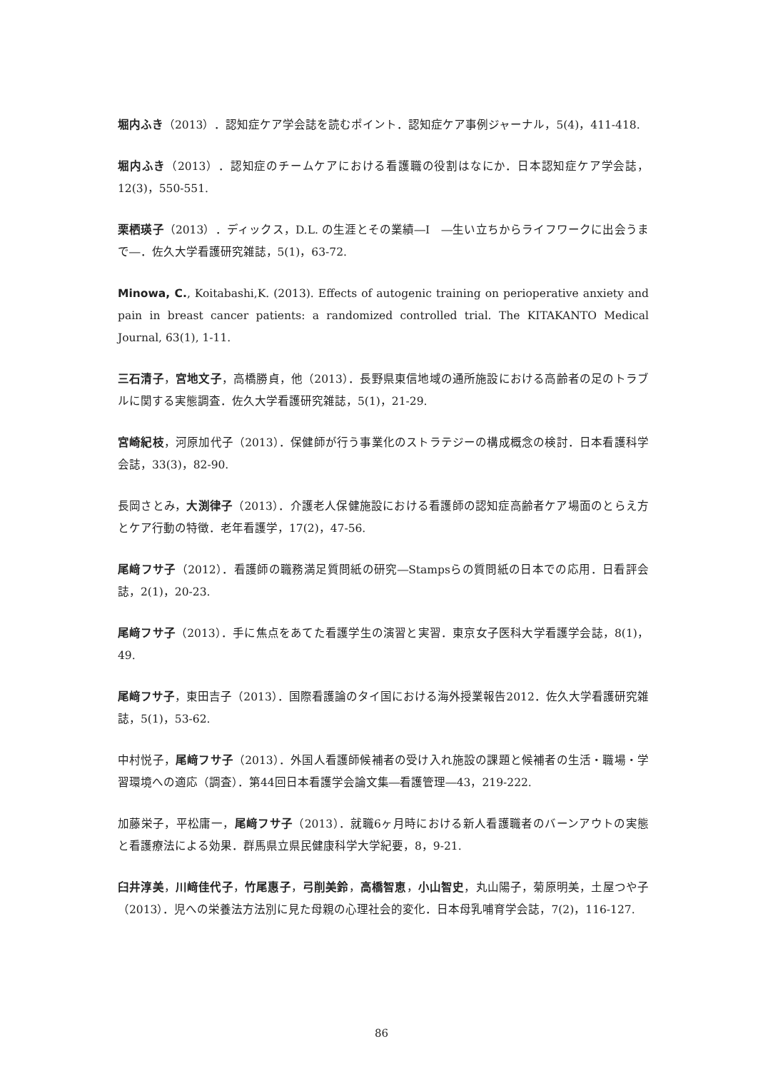堀内ふき（2013）．認知症ケア学会誌を読むポイント．認知症ケア事例ジャーナル，5(4)，411-418.
堀内ふき（2013）．認知症のチームケアにおける看護職の役割はなにか．日本認知症ケア学会誌，12(3)，550-551.
栗栖瑛子（2013）．ディックス，D.L. の生涯とその業績―Ⅰ　―生い立ちからライフワークに出会うまで―．佐久大学看護研究雑誌，5(1)，63-72.
Minowa, C., Koitabashi,K. (2013). Effects of autogenic training on perioperative anxiety and pain in breast cancer patients: a randomized controlled trial. The KITAKANTO Medical Journal, 63(1), 1-11.
三石清子，宮地文子，高橋勝貞，他（2013）．長野県東信地域の通所施設における高齢者の足のトラブルに関する実態調査．佐久大学看護研究雑誌，5(1)，21-29.
宮崎紀枝，河原加代子（2013）．保健師が行う事業化のストラテジーの構成概念の検討．日本看護科学会誌，33(3)，82-90.
長岡さとみ，大渕律子（2013）．介護老人保健施設における看護師の認知症高齢者ケア場面のとらえ方とケア行動の特徴．老年看護学，17(2)，47-56.
尾﨑フサ子（2012）．看護師の職務満足質問紙の研究―Stampsらの質問紙の日本での応用．日看評会誌，2(1)，20-23.
尾﨑フサ子（2013）．手に焦点をあてた看護学生の演習と実習．東京女子医科大学看護学会誌，8(1)，49.
尾﨑フサ子，東田吉子（2013）．国際看護論のタイ国における海外授業報告2012．佐久大学看護研究雑誌，5(1)，53-62.
中村悦子，尾﨑フサ子（2013）．外国人看護師候補者の受け入れ施設の課題と候補者の生活・職場・学習環境への適応（調査）．第44回日本看護学会論文集―看護管理―43，219-222.
加藤栄子，平松庸一，尾﨑フサ子（2013）．就職6ヶ月時における新人看護職者のバーンアウトの実態と看護療法による効果．群馬県立県民健康科学大学紀要，8，9-21.
臼井淳美，川﨑佳代子，竹尾惠子，弓削美鈴，高橋智恵，小山智史，丸山陽子，菊原明美，土屋つや子（2013）．児への栄養法方法別に見た母親の心理社会的変化．日本母乳哺育学会誌，7(2)，116-127.
86